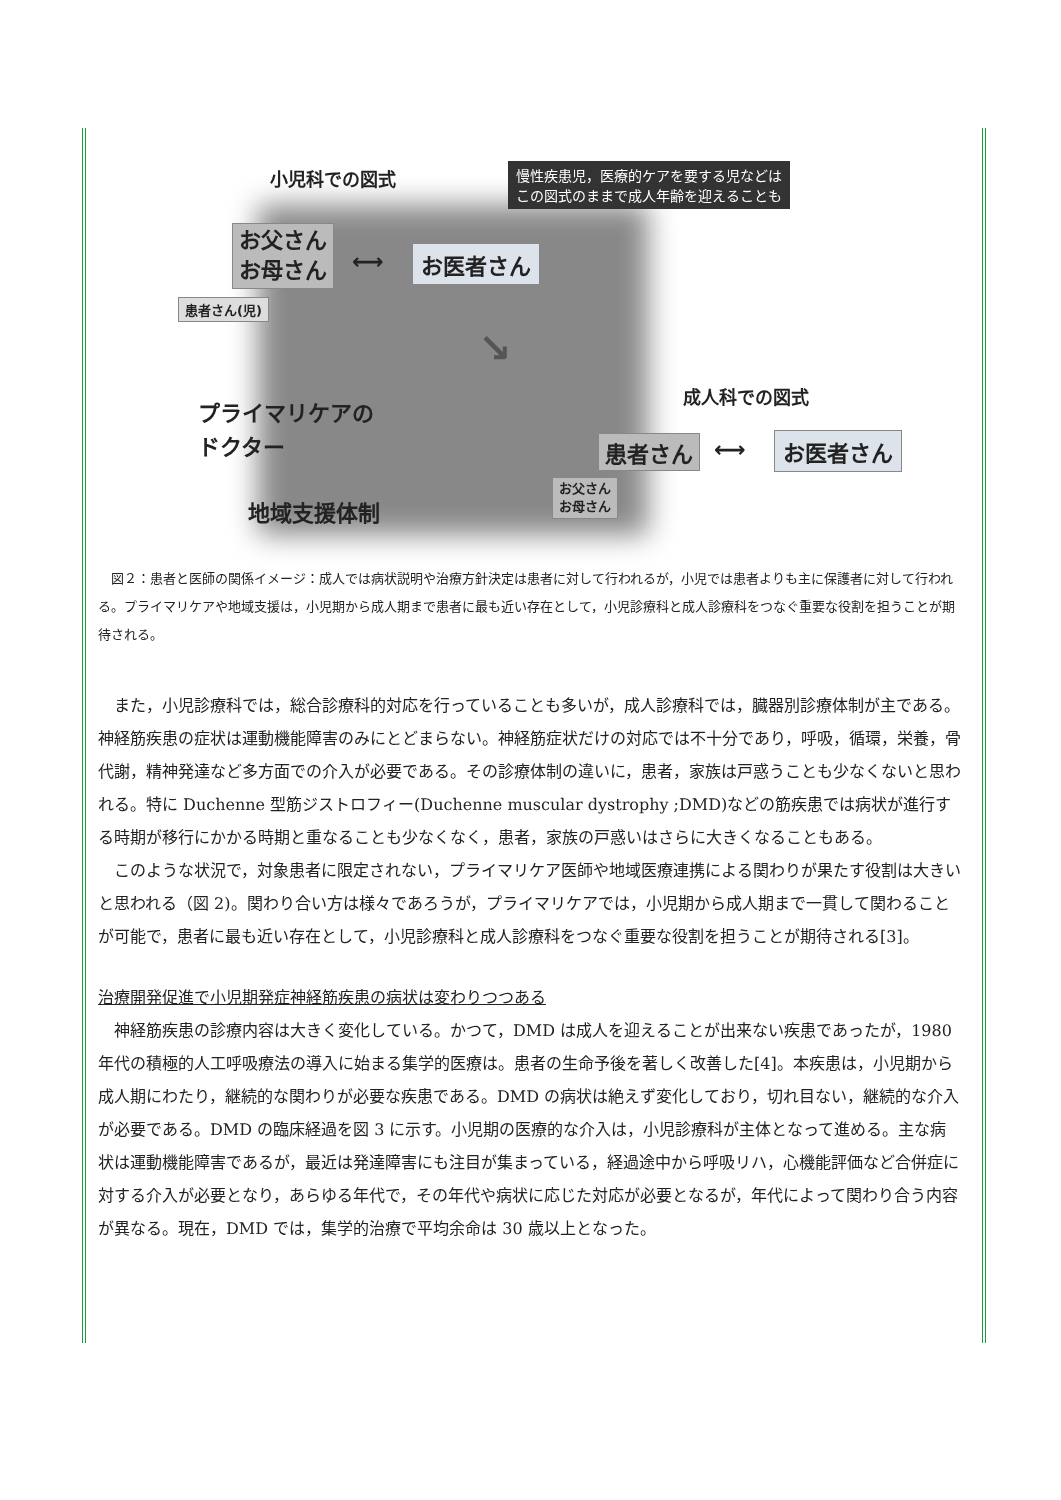小児科での図式
慢性疾患児，医療的ケアを要する児などは
この図式のままで成人年齢を迎えることも
お父さん
お母さん
⟷ お医者さん
患者さん(児)
↘
プライマリケアの
ドクター
成人科での図式
患者さん ⟷ お医者さん
お父さん
お母さん
地域支援体制
　図２：患者と医師の関係イメージ：成人では病状説明や治療方針決定は患者に対して行われるが，小児では患者よりも主に保護者に対して行われる。プライマリケアや地域支援は，小児期から成人期まで患者に最も近い存在として，小児診療科と成人診療科をつなぐ重要な役割を担うことが期待される。
また，小児診療科では，総合診療科的対応を行っていることも多いが，成人診療科では，臓器別診療体制が主である。神経筋疾患の症状は運動機能障害のみにとどまらない。神経筋症状だけの対応では不十分であり，呼吸，循環，栄養，骨代謝，精神発達など多方面での介入が必要である。その診療体制の違いに，患者，家族は戸惑うことも少なくないと思われる。特に Duchenne 型筋ジストロフィー(Duchenne muscular dystrophy ;DMD)などの筋疾患では病状が進行する時期が移行にかかる時期と重なることも少なくなく，患者，家族の戸惑いはさらに大きくなることもある。
このような状況で，対象患者に限定されない，プライマリケア医師や地域医療連携による関わりが果たす役割は大きいと思われる（図 2)。関わり合い方は様々であろうが，プライマリケアでは，小児期から成人期まで一貫して関わることが可能で，患者に最も近い存在として，小児診療科と成人診療科をつなぐ重要な役割を担うことが期待される[3]。
治療開発促進で小児期発症神経筋疾患の病状は変わりつつある
神経筋疾患の診療内容は大きく変化している。かつて，DMD は成人を迎えることが出来ない疾患であったが，1980 年代の積極的人工呼吸療法の導入に始まる集学的医療は。患者の生命予後を著しく改善した[4]。本疾患は，小児期から成人期にわたり，継続的な関わりが必要な疾患である。DMD の病状は絶えず変化しており，切れ目ない，継続的な介入が必要である。DMD の臨床経過を図 3 に示す。小児期の医療的な介入は，小児診療科が主体となって進める。主な病状は運動機能障害であるが，最近は発達障害にも注目が集まっている，経過途中から呼吸リハ，心機能評価など合併症に対する介入が必要となり，あらゆる年代で，その年代や病状に応じた対応が必要となるが，年代によって関わり合う内容が異なる。現在，DMD では，集学的治療で平均余命は 30 歳以上となった。